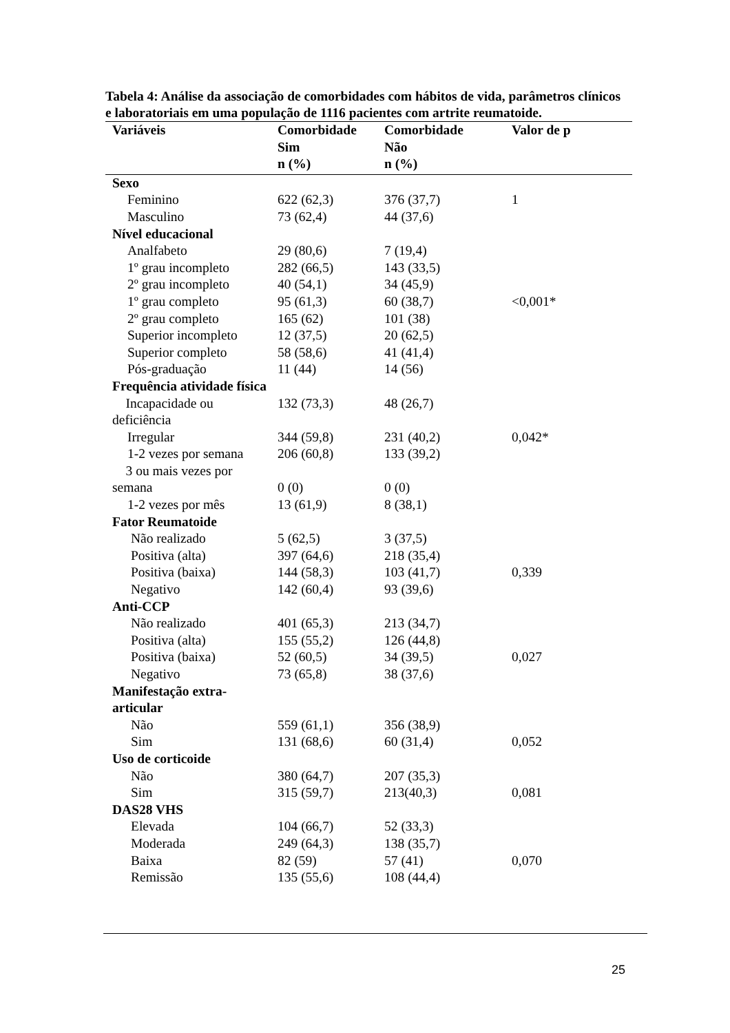Tabela 4: Análise da associação de comorbidades com hábitos de vida, parâmetros clínicos e laboratoriais em uma população de 1116 pacientes com artrite reumatoide.
| Variáveis | Comorbidade Sim n (%) | Comorbidade Não n (%) | Valor de p |
| --- | --- | --- | --- |
| Sexo | | | |
| Feminino | 622 (62,3) | 376 (37,7) | 1 |
| Masculino | 73 (62,4) | 44 (37,6) | |
| Nível educacional | | | |
| Analfabeto | 29 (80,6) | 7 (19,4) | |
| 1º grau incompleto | 282 (66,5) | 143 (33,5) | |
| 2º grau incompleto | 40 (54,1) | 34 (45,9) | |
| 1º grau completo | 95 (61,3) | 60 (38,7) | <0,001* |
| 2º grau completo | 165 (62) | 101 (38) | |
| Superior incompleto | 12 (37,5) | 20 (62,5) | |
| Superior completo | 58 (58,6) | 41 (41,4) | |
| Pós-graduação | 11 (44) | 14 (56) | |
| Frequência atividade física | | | |
| Incapacidade ou deficiência | 132 (73,3) | 48 (26,7) | |
| Irregular | 344 (59,8) | 231 (40,2) | 0,042* |
| 1-2 vezes por semana | 206 (60,8) | 133 (39,2) | |
| 3 ou mais vezes por semana | 0 (0) | 0 (0) | |
| 1-2 vezes por mês | 13 (61,9) | 8 (38,1) | |
| Fator Reumatoide | | | |
| Não realizado | 5 (62,5) | 3 (37,5) | |
| Positiva (alta) | 397 (64,6) | 218 (35,4) | |
| Positiva (baixa) | 144 (58,3) | 103 (41,7) | 0,339 |
| Negativo | 142 (60,4) | 93 (39,6) | |
| Anti-CCP | | | |
| Não realizado | 401 (65,3) | 213 (34,7) | |
| Positiva (alta) | 155 (55,2) | 126 (44,8) | |
| Positiva (baixa) | 52 (60,5) | 34 (39,5) | 0,027 |
| Negativo | 73 (65,8) | 38 (37,6) | |
| Manifestação extra-articular | | | |
| Não | 559 (61,1) | 356 (38,9) | |
| Sim | 131 (68,6) | 60 (31,4) | 0,052 |
| Uso de corticoide | | | |
| Não | 380 (64,7) | 207 (35,3) | |
| Sim | 315 (59,7) | 213(40,3) | 0,081 |
| DAS28 VHS | | | |
| Elevada | 104 (66,7) | 52 (33,3) | |
| Moderada | 249 (64,3) | 138 (35,7) | |
| Baixa | 82 (59) | 57 (41) | 0,070 |
| Remissão | 135 (55,6) | 108 (44,4) | |
25